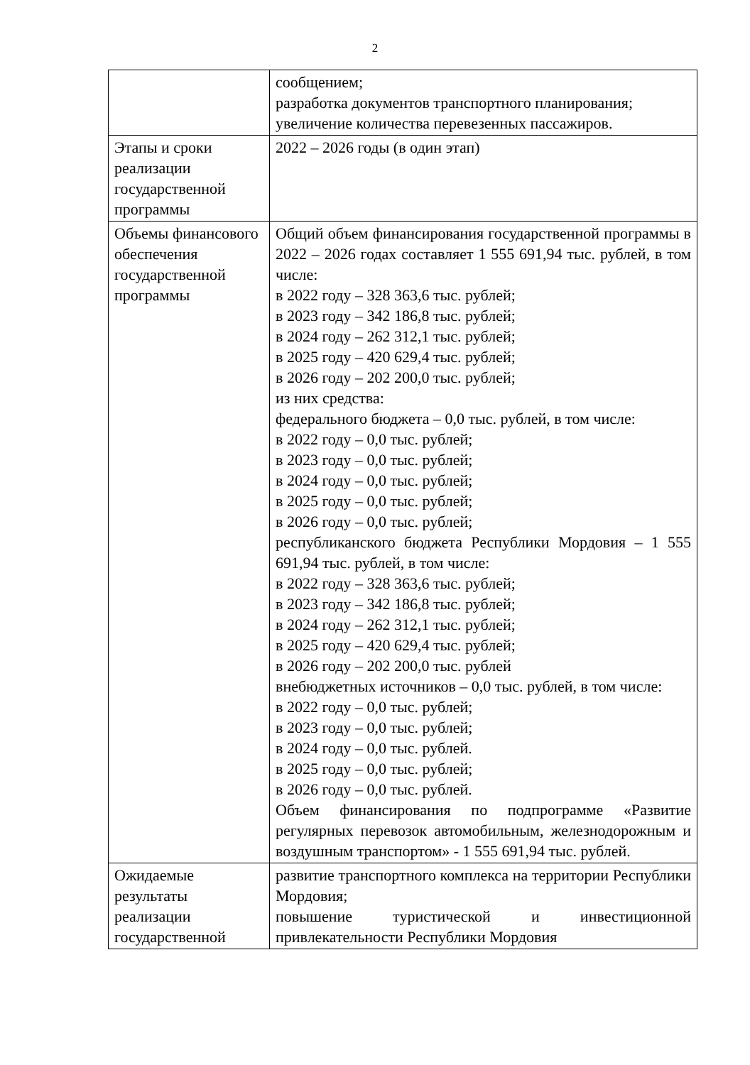2
| | сообщением; разработка документов транспортного планирования; увеличение количества перевезенных пассажиров. |
| Этапы и сроки реализации государственной программы | 2022 – 2026 годы (в один этап) |
| Объемы финансового обеспечения государственной программы | Общий объем финансирования государственной программы в 2022 – 2026 годах составляет 1 555 691,94 тыс. рублей, в том числе: в 2022 году – 328 363,6 тыс. рублей; в 2023 году – 342 186,8 тыс. рублей; в 2024 году – 262 312,1 тыс. рублей; в 2025 году – 420 629,4 тыс. рублей; в 2026 году – 202 200,0 тыс. рублей; из них средства: федерального бюджета – 0,0 тыс. рублей, в том числе: в 2022 году – 0,0 тыс. рублей; в 2023 году – 0,0 тыс. рублей; в 2024 году – 0,0 тыс. рублей; в 2025 году – 0,0 тыс. рублей; в 2026 году – 0,0 тыс. рублей; республиканского бюджета Республики Мордовия – 1 555 691,94 тыс. рублей, в том числе: в 2022 году – 328 363,6 тыс. рублей; в 2023 году – 342 186,8 тыс. рублей; в 2024 году – 262 312,1 тыс. рублей; в 2025 году – 420 629,4 тыс. рублей; в 2026 году – 202 200,0 тыс. рублей внебюджетных источников – 0,0 тыс. рублей, в том числе: в 2022 году – 0,0 тыс. рублей; в 2023 году – 0,0 тыс. рублей; в 2024 году – 0,0 тыс. рублей. в 2025 году – 0,0 тыс. рублей; в 2026 году – 0,0 тыс. рублей. Объем финансирования по подпрограмме «Развитие регулярных перевозок автомобильным, железнодорожным и воздушным транспортом» - 1 555 691,94 тыс. рублей. |
| Ожидаемые результаты реализации государственной | развитие транспортного комплекса на территории Республики Мордовия; повышение туристической и инвестиционной привлекательности Республики Мордовия |